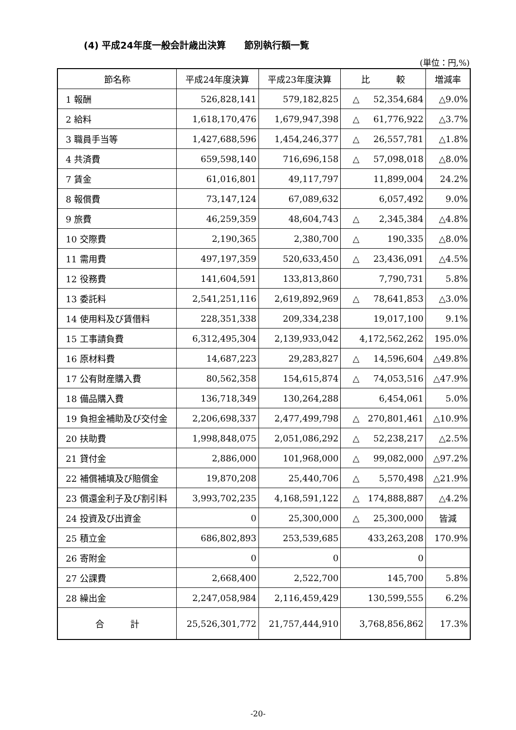(4) 平成24年度一般会計歳出決算　　節別執行額一覧
(単位：円,%)
| 節名称 | 平成24年度決算 | 平成23年度決算 | 比 較 | 増減率 |
| --- | --- | --- | --- | --- |
| 1 報酬 | 526,828,141 | 579,182,825 | △ 52,354,684 | △9.0% |
| 2 給料 | 1,618,170,476 | 1,679,947,398 | △ 61,776,922 | △3.7% |
| 3 職員手当等 | 1,427,688,596 | 1,454,246,377 | △ 26,557,781 | △1.8% |
| 4 共済費 | 659,598,140 | 716,696,158 | △ 57,098,018 | △8.0% |
| 7 賃金 | 61,016,801 | 49,117,797 | 11,899,004 | 24.2% |
| 8 報償費 | 73,147,124 | 67,089,632 | 6,057,492 | 9.0% |
| 9 旅費 | 46,259,359 | 48,604,743 | △ 2,345,384 | △4.8% |
| 10 交際費 | 2,190,365 | 2,380,700 | △ 190,335 | △8.0% |
| 11 需用費 | 497,197,359 | 520,633,450 | △ 23,436,091 | △4.5% |
| 12 役務費 | 141,604,591 | 133,813,860 | 7,790,731 | 5.8% |
| 13 委託料 | 2,541,251,116 | 2,619,892,969 | △ 78,641,853 | △3.0% |
| 14 使用料及び賃借料 | 228,351,338 | 209,334,238 | 19,017,100 | 9.1% |
| 15 工事請負費 | 6,312,495,304 | 2,139,933,042 | 4,172,562,262 | 195.0% |
| 16 原材料費 | 14,687,223 | 29,283,827 | △ 14,596,604 | △49.8% |
| 17 公有財産購入費 | 80,562,358 | 154,615,874 | △ 74,053,516 | △47.9% |
| 18 備品購入費 | 136,718,349 | 130,264,288 | 6,454,061 | 5.0% |
| 19 負担金補助及び交付金 | 2,206,698,337 | 2,477,499,798 | △ 270,801,461 | △10.9% |
| 20 扶助費 | 1,998,848,075 | 2,051,086,292 | △ 52,238,217 | △2.5% |
| 21 貸付金 | 2,886,000 | 101,968,000 | △ 99,082,000 | △97.2% |
| 22 補償補填及び賠償金 | 19,870,208 | 25,440,706 | △ 5,570,498 | △21.9% |
| 23 償還金利子及び割引料 | 3,993,702,235 | 4,168,591,122 | △ 174,888,887 | △4.2% |
| 24 投資及び出資金 | 0 | 25,300,000 | △ 25,300,000 | 皆減 |
| 25 積立金 | 686,802,893 | 253,539,685 | 433,263,208 | 170.9% |
| 26 寄附金 | 0 | 0 | 0 | |
| 27 公課費 | 2,668,400 | 2,522,700 | 145,700 | 5.8% |
| 28 繰出金 | 2,247,058,984 | 2,116,459,429 | 130,599,555 | 6.2% |
| 合 計 | 25,526,301,772 | 21,757,444,910 | 3,768,856,862 | 17.3% |
-20-